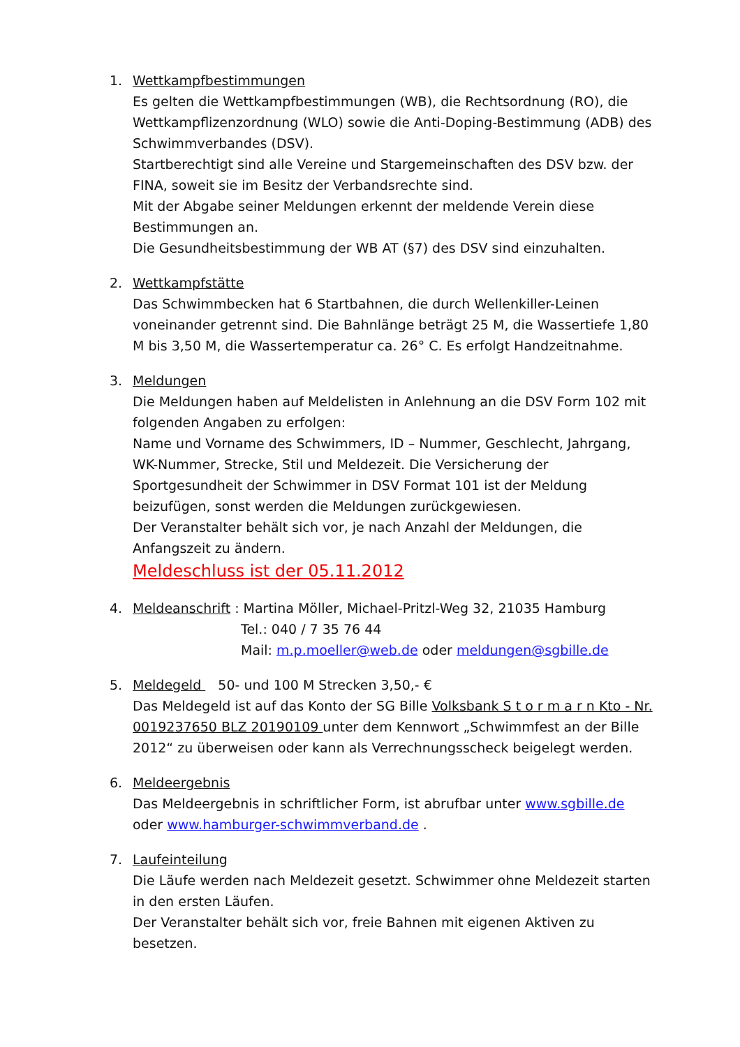1. Wettkampfbestimmungen
Es gelten die Wettkampfbestimmungen (WB), die Rechtsordnung (RO), die Wettkampflizenzordnung (WLO) sowie die Anti-Doping-Bestimmung (ADB) des Schwimmverbandes (DSV).
Startberechtigt sind alle Vereine und Stargemeinschaften des DSV bzw. der FINA, soweit sie im Besitz der Verbandsrechte sind.
Mit der Abgabe seiner Meldungen erkennt der meldende Verein diese Bestimmungen an.
Die Gesundheitsbestimmung der WB AT (§7) des DSV sind einzuhalten.
2. Wettkampfstätte
Das Schwimmbecken hat 6 Startbahnen, die durch Wellenkiller-Leinen voneinander getrennt sind. Die Bahnlänge beträgt 25 M, die Wassertiefe 1,80 M bis 3,50 M, die Wassertemperatur ca. 26° C. Es erfolgt Handzeitnahme.
3. Meldungen
Die Meldungen haben auf Meldelisten in Anlehnung an die DSV Form 102 mit folgenden Angaben zu erfolgen:
Name und Vorname des Schwimmers, ID – Nummer, Geschlecht, Jahrgang, WK-Nummer, Strecke, Stil und Meldezeit. Die Versicherung der Sportgesundheit der Schwimmer in DSV Format 101 ist der Meldung beizufügen, sonst werden die Meldungen zurückgewiesen.
Der Veranstalter behält sich vor, je nach Anzahl der Meldungen, die Anfangszeit zu ändern.
Meldeschluss ist der 05.11.2012
4. Meldeanschrift : Martina Möller, Michael-Pritzl-Weg 32, 21035 Hamburg
Tel.: 040 / 7 35 76 44
Mail: m.p.moeller@web.de oder meldungen@sgbille.de
5. Meldegeld 50- und 100 M Strecken 3,50,- €
Das Meldegeld ist auf das Konto der SG Bille Volksbank S t o r m a r n Kto - Nr. 0019237650 BLZ 20190109 unter dem Kennwort „Schwimmfest an der Bille 2012“ zu überweisen oder kann als Verrechnungsscheck beigelegt werden.
6. Meldeergebnis
Das Meldeergebnis in schriftlicher Form, ist abrufbar unter www.sgbille.de oder www.hamburger-schwimmverband.de .
7. Laufeinteilung
Die Läufe werden nach Meldezeit gesetzt. Schwimmer ohne Meldezeit starten in den ersten Läufen.
Der Veranstalter behält sich vor, freie Bahnen mit eigenen Aktiven zu besetzen.